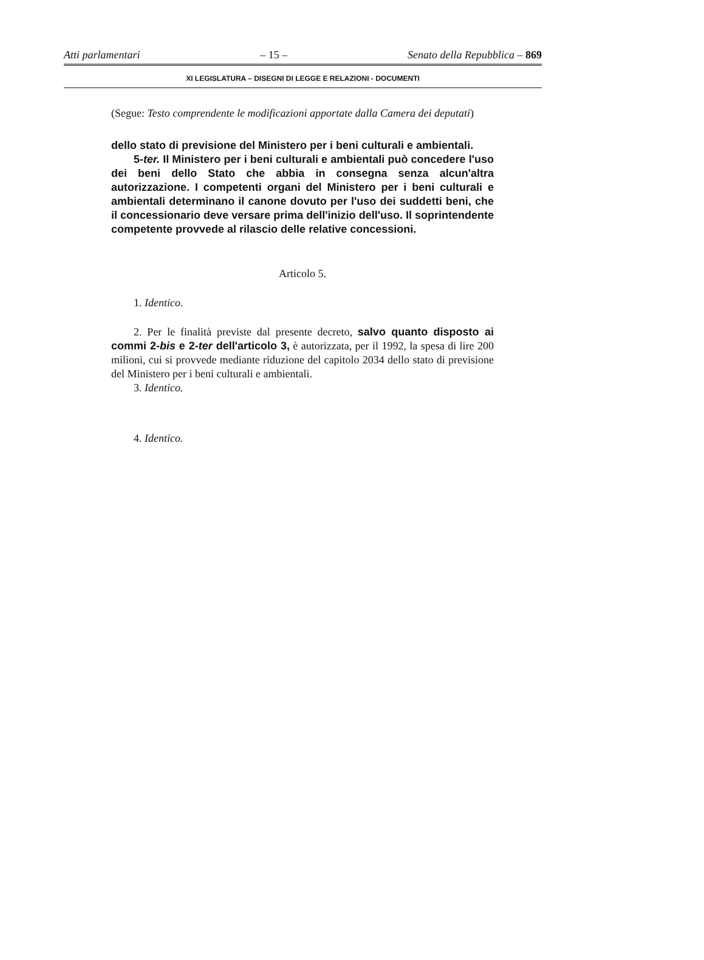Atti parlamentari – 15 – Senato della Repubblica – 869
XI LEGISLATURA – DISEGNI DI LEGGE E RELAZIONI - DOCUMENTI
(Segue: Testo comprendente le modificazioni apportate dalla Camera dei deputati)
dello stato di previsione del Ministero per i beni culturali e ambientali.
5-ter. Il Ministero per i beni culturali e ambientali può concedere l'uso dei beni dello Stato che abbia in consegna senza alcun'altra autorizzazione. I competenti organi del Ministero per i beni culturali e ambientali determinano il canone dovuto per l'uso dei suddetti beni, che il concessionario deve versare prima dell'inizio dell'uso. Il soprintendente competente provvede al rilascio delle relative concessioni.
Articolo 5.
1. Identico.
2. Per le finalità previste dal presente decreto, salvo quanto disposto ai commi 2-bis e 2-ter dell'articolo 3, è autorizzata, per il 1992, la spesa di lire 200 milioni, cui si provvede mediante riduzione del capitolo 2034 dello stato di previsione del Ministero per i beni culturali e ambientali.
3. Identico.
4. Identico.